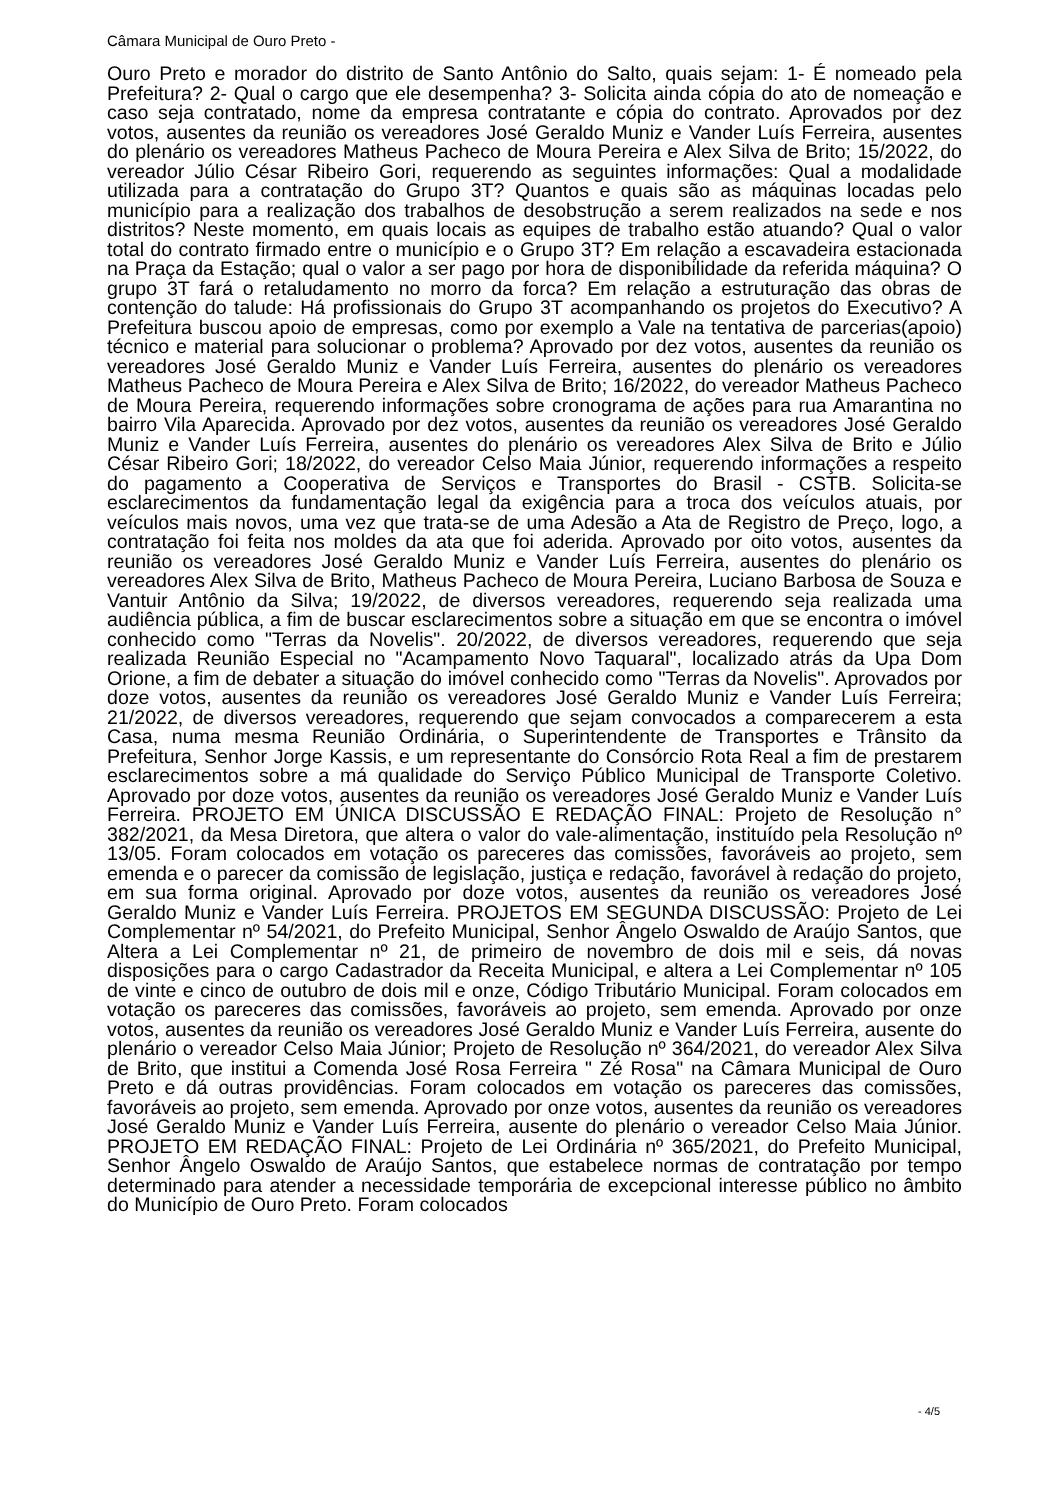Câmara Municipal de Ouro Preto -
Ouro Preto e morador do distrito de Santo Antônio do Salto, quais sejam: 1- É nomeado pela Prefeitura? 2- Qual o cargo que ele desempenha? 3- Solicita ainda cópia do ato de nomeação e caso seja contratado, nome da empresa contratante e cópia do contrato. Aprovados por dez votos, ausentes da reunião os vereadores José Geraldo Muniz e Vander Luís Ferreira, ausentes do plenário os vereadores Matheus Pacheco de Moura Pereira e Alex Silva de Brito; 15/2022, do vereador Júlio César Ribeiro Gori, requerendo as seguintes informações: Qual a modalidade utilizada para a contratação do Grupo 3T? Quantos e quais são as máquinas locadas pelo município para a realização dos trabalhos de desobstrução a serem realizados na sede e nos distritos? Neste momento, em quais locais as equipes de trabalho estão atuando? Qual o valor total do contrato firmado entre o município e o Grupo 3T? Em relação a escavadeira estacionada na Praça da Estação; qual o valor a ser pago por hora de disponibilidade da referida máquina? O grupo 3T fará o retaludamento no morro da forca? Em relação a estruturação das obras de contenção do talude: Há profissionais do Grupo 3T acompanhando os projetos do Executivo? A Prefeitura buscou apoio de empresas, como por exemplo a Vale na tentativa de parcerias(apoio) técnico e material para solucionar o problema? Aprovado por dez votos, ausentes da reunião os vereadores José Geraldo Muniz e Vander Luís Ferreira, ausentes do plenário os vereadores Matheus Pacheco de Moura Pereira e Alex Silva de Brito; 16/2022, do vereador Matheus Pacheco de Moura Pereira, requerendo informações sobre cronograma de ações para rua Amarantina no bairro Vila Aparecida. Aprovado por dez votos, ausentes da reunião os vereadores José Geraldo Muniz e Vander Luís Ferreira, ausentes do plenário os vereadores Alex Silva de Brito e Júlio César Ribeiro Gori; 18/2022, do vereador Celso Maia Júnior, requerendo informações a respeito do pagamento a Cooperativa de Serviços e Transportes do Brasil - CSTB. Solicita-se esclarecimentos da fundamentação legal da exigência para a troca dos veículos atuais, por veículos mais novos, uma vez que trata-se de uma Adesão a Ata de Registro de Preço, logo, a contratação foi feita nos moldes da ata que foi aderida. Aprovado por oito votos, ausentes da reunião os vereadores José Geraldo Muniz e Vander Luís Ferreira, ausentes do plenário os vereadores Alex Silva de Brito, Matheus Pacheco de Moura Pereira, Luciano Barbosa de Souza e Vantuir Antônio da Silva; 19/2022, de diversos vereadores, requerendo seja realizada uma audiência pública, a fim de buscar esclarecimentos sobre a situação em que se encontra o imóvel conhecido como "Terras da Novelis". 20/2022, de diversos vereadores, requerendo que seja realizada Reunião Especial no "Acampamento Novo Taquaral", localizado atrás da Upa Dom Orione, a fim de debater a situação do imóvel conhecido como "Terras da Novelis". Aprovados por doze votos, ausentes da reunião os vereadores José Geraldo Muniz e Vander Luís Ferreira; 21/2022, de diversos vereadores, requerendo que sejam convocados a comparecerem a esta Casa, numa mesma Reunião Ordinária, o Superintendente de Transportes e Trânsito da Prefeitura, Senhor Jorge Kassis, e um representante do Consórcio Rota Real a fim de prestarem esclarecimentos sobre a má qualidade do Serviço Público Municipal de Transporte Coletivo. Aprovado por doze votos, ausentes da reunião os vereadores José Geraldo Muniz e Vander Luís Ferreira. PROJETO EM ÚNICA DISCUSSÃO E REDAÇÃO FINAL: Projeto de Resolução n° 382/2021, da Mesa Diretora, que altera o valor do vale-alimentação, instituído pela Resolução nº 13/05. Foram colocados em votação os pareceres das comissões, favoráveis ao projeto, sem emenda e o parecer da comissão de legislação, justiça e redação, favorável à redação do projeto, em sua forma original. Aprovado por doze votos, ausentes da reunião os vereadores José Geraldo Muniz e Vander Luís Ferreira. PROJETOS EM SEGUNDA DISCUSSÃO: Projeto de Lei Complementar nº 54/2021, do Prefeito Municipal, Senhor Ângelo Oswaldo de Araújo Santos, que Altera a Lei Complementar nº 21, de primeiro de novembro de dois mil e seis, dá novas disposições para o cargo Cadastrador da Receita Municipal, e altera a Lei Complementar nº 105 de vinte e cinco de outubro de dois mil e onze, Código Tributário Municipal. Foram colocados em votação os pareceres das comissões, favoráveis ao projeto, sem emenda. Aprovado por onze votos, ausentes da reunião os vereadores José Geraldo Muniz e Vander Luís Ferreira, ausente do plenário o vereador Celso Maia Júnior; Projeto de Resolução nº 364/2021, do vereador Alex Silva de Brito, que institui a Comenda José Rosa Ferreira " Zé Rosa" na Câmara Municipal de Ouro Preto e dá outras providências. Foram colocados em votação os pareceres das comissões, favoráveis ao projeto, sem emenda. Aprovado por onze votos, ausentes da reunião os vereadores José Geraldo Muniz e Vander Luís Ferreira, ausente do plenário o vereador Celso Maia Júnior. PROJETO EM REDAÇÃO FINAL: Projeto de Lei Ordinária nº 365/2021, do Prefeito Municipal, Senhor Ângelo Oswaldo de Araújo Santos, que estabelece normas de contratação por tempo determinado para atender a necessidade temporária de excepcional interesse público no âmbito do Município de Ouro Preto. Foram colocados
- 4/5